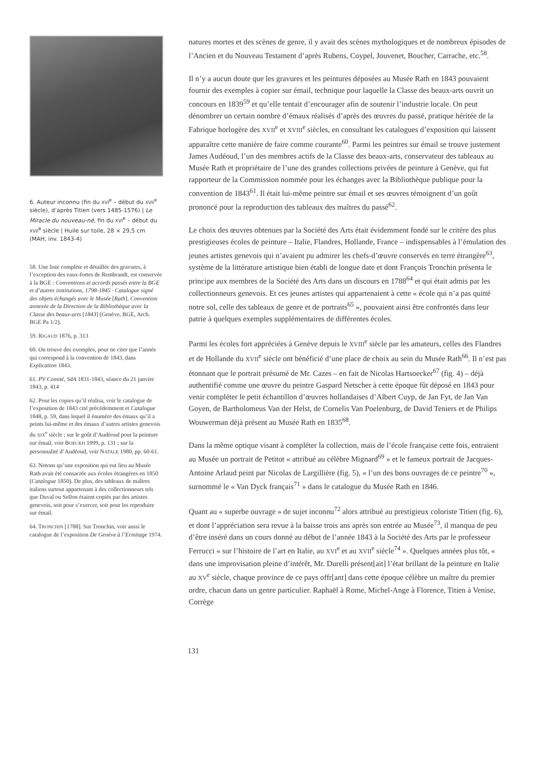6. Auteur inconnu (fin du XVI<sup>e</sup> – début du XVII<sup>e</sup> siècle), d’après Titien (vers 1485-1576) | Le Miracle du nouveau-né, fin du XVI<sup>e</sup> – début du XVII<sup>e</sup> siècle | Huile sur toile, 28 × 29,5 cm (MAH, inv. 1843-4)
58. Une liste complète et détaillée des gravures, à l’exception des eaux-fortes de Rembrandt, est conservée à la BGE : Conventions et accords passés entre la BGE et d’autres institutions, 1798-1845 · Catalogue signé des objets échangés avec le Musée [Rath]. Convention annexée de la Direction de la Bibliothèque avec la Classe des beaux-arts [1843] (Genève, BGE, Arch. BGE Pa 1/2).
59. RIGAUD 1876, p. 313
60. On trouve des exemples, pour ne citer que l’année qui correspond à la convention de 1843, dans Explication 1843.
61. PV Comité, SdA 1831-1843, séance du 21 janvier 1843, p. 414
62. Pour les copies qu’il réalisa, voir le catalogue de l’exposition de 1843 cité précédemment et Catalogue 1848, p. 59, dans lequel il énumère des émaux qu’il a peints lui-même et des émaux d’autres artistes genevois du XIX<sup>e</sup> siècle ; sur le goût d’Audéoud pour la peinture sur émail, voir BOECKH 1999, p. 131 ; sur la personnalité d’Audéoud, voir NATALE 1980, pp. 60-61.
63. Notons qu’une exposition qui eut lieu au Musée Rath avait été consacrée aux écoles étrangères en 1850 (Catalogue 1850). De plus, des tableaux de maîtres italiens surtout appartenant à des collectionneurs tels que Duval ou Sellon étaient copiés par des artistes genevois, soit pour s’exercer, soit pour les reproduire sur émail.
64. TRONCHIN [1788]. Sur Tronchin, voir aussi le catalogue de l’exposition De Genève à l’Ermitage 1974.
natures mortes et des scènes de genre, il y avait des scènes mythologiques et de nombreux épisodes de l’Ancien et du Nouveau Testament d’après Rubens, Coypel, Jouvenet, Boucher, Carrache, etc.<sup>58</sup>.
Il n’y a aucun doute que les gravures et les peintures déposées au Musée Rath en 1843 pouvaient fournir des exemples à copier sur émail, technique pour laquelle la Classe des beaux-arts ouvrit un concours en 1839<sup>59</sup> et qu’elle tentait d’encourager afin de soutenir l’industrie locale. On peut dénombrer un certain nombre d’émaux réalisés d’après des œuvres du passé, pratique héritée de la Fabrique horlogère des XVII<sup>e</sup> et XVIII<sup>e</sup> siècles, en consultant les catalogues d’exposition qui laissent apparaître cette manière de faire comme courante<sup>60</sup>. Parmi les peintres sur émail se trouve justement James Audéoud, l’un des membres actifs de la Classe des beaux-arts, conservateur des tableaux au Musée Rath et propriétaire de l’une des grandes collections privées de peinture à Genève, qui fut rapporteur de la Commission nommée pour les échanges avec la Bibliothèque publique pour la convention de 1843<sup>61</sup>. Il était lui-même peintre sur émail et ses œuvres témoignent d’un goût prononcé pour la reproduction des tableaux des maîtres du passé<sup>62</sup>.
Le choix des œuvres obtenues par la Société des Arts était évidemment fondé sur le critère des plus prestigieuses écoles de peinture – Italie, Flandres, Hollande, France – indispensables à l’émulation des jeunes artistes genevois qui n’avaient pu admirer les chefs-d’œuvre conservés en terre étrangère<sup>63</sup>, système de la littérature artistique bien établi de longue date et dont François Tronchin présenta le principe aux membres de la Société des Arts dans un discours en 1788<sup>64</sup> et qui était admis par les collectionneurs genevois. Et ces jeunes artistes qui appartenaient à cette « école qui n’a pas quitté notre sol, celle des tableaux de genre et de portraits<sup>65</sup> », pouvaient ainsi être confrontés dans leur patrie à quelques exemples supplémentaires de différentes écoles.
Parmi les écoles fort appréciées à Genève depuis le XVIII<sup>e</sup> siècle par les amateurs, celles des Flandres et de Hollande du XVII<sup>e</sup> siècle ont bénéficié d’une place de choix au sein du Musée Rath<sup>66</sup>. Il n’est pas étonnant que le portrait présumé de Mr. Cazes – en fait de Nicolas Hartsoecker<sup>67</sup> (fig. 4) – déjà authentifié comme une œuvre du peintre Gaspard Netscher à cette époque fût déposé en 1843 pour venir compléter le petit échantillon d’œuvres hollandaises d’Albert Cuyp, de Jan Fyt, de Jan Van Goyen, de Bartholomeus Van der Helst, de Cornelis Van Poelenburg, de David Teniers et de Philips Wouwerman déjà présent au Musée Rath en 1835<sup>68</sup>.
Dans la même optique visant à compléter la collection, mais de l’école française cette fois, entraient au Musée un portrait de Petitot « attribué au célèbre Mignard<sup>69</sup> » et le fameux portrait de Jacques-Antoine Arlaud peint par Nicolas de Largillière (fig. 5), « l’un des bons ouvrages de ce peintre<sup>70</sup> », surnommé le « Van Dyck français<sup>71</sup> » dans le catalogue du Musée Rath en 1846.
Quant au « superbe ouvrage » de sujet inconnu<sup>72</sup> alors attribué au prestigieux coloriste Titien (fig. 6), et dont l’appréciation sera revue à la baisse trois ans après son entrée au Musée<sup>73</sup>, il manqua de peu d’être inséré dans un cours donné au début de l’année 1843 à la Société des Arts par le professeur Ferrucci « sur l’histoire de l’art en Italie, au XVI<sup>e</sup> et au XVII<sup>e</sup> siècle<sup>74</sup> ». Quelques années plus tôt, « dans une improvisation pleine d’intérêt, Mr. Durelli présent[ait] l’état brillant de la peinture en Italie au XV<sup>e</sup> siècle, chaque province de ce pays offr[ant] dans cette époque célèbre un maître du premier ordre, chacun dans un genre particulier. Raphaël à Rome, Michel-Ange à Florence, Titien à Venise, Corrège
131